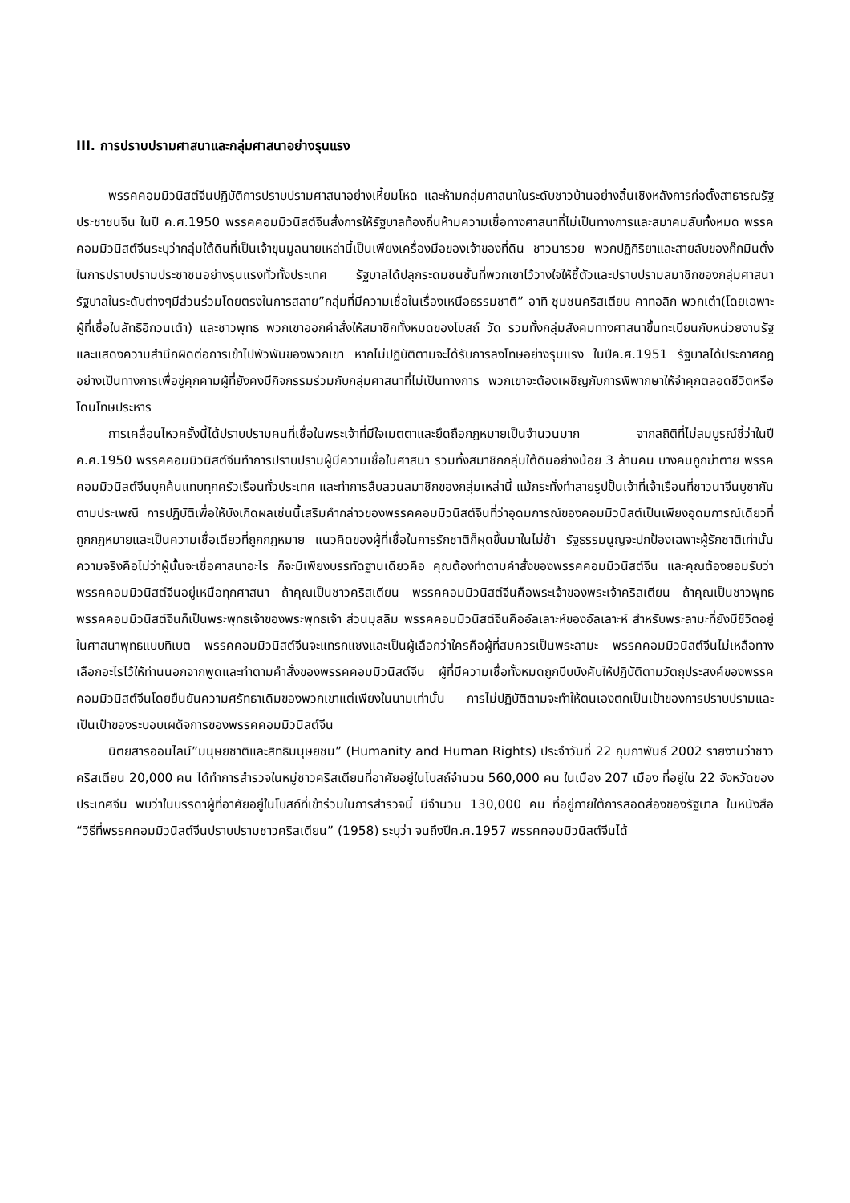III. การปราบปรามศาสนาและกลุ่มศาสนาอย่างรุนแรง
พรรคคอมมิวนิสต์จีนปฏิบัติการปราบปรามศาสนาอย่างเหี้ยมโหด และห้ามกลุ่มศาสนาในระดับชาวบ้านอย่างสิ้นเชิงหลังการก่อตั้งสาธารณรัฐประชาชนจีน ในปี ค.ศ.1950 พรรคคอมมิวนิสต์จีนสั่งการให้รัฐบาลท้องถิ่นห้ามความเชื่อทางศาสนาที่ไม่เป็นทางการและสมาคมลับทั้งหมด พรรคคอมมิวนิสต์จีนระบุว่ากลุ่มใต้ดินที่เป็นเจ้าขุนมูลนายเหล่านี้เป็นเพียงเครื่องมือของเจ้าของที่ดิน ชาวนารวย พวกปฏิกิริยาและสายลับของก๊กมินตั๋ง ในการปราบปรามประชาชนอย่างรุนแรงทั่วทั้งประเทศ รัฐบาลได้ปลุกระดมชนชั้นที่พวกเขาไว้วางใจให้ชี้ตัวและปราบปรามสมาชิกของกลุ่มศาสนา รัฐบาลในระดับต่างๆมีส่วนร่วมโดยตรงในการสลาย”กลุ่มที่มีความเชื่อในเรื่องเหนือธรรมชาติ” อาทิ ชุมชนคริสเตียน คาทอลิก พวกเต๋า(โดยเฉพาะผู้ที่เชื่อในลัทธิอิกวนเต้า) และชาวพุทธ พวกเขาออกคำสั่งให้สมาชิกทั้งหมดของโบสถ์ วัด รวมทั้งกลุ่มสังคมทางศาสนาขึ้นทะเบียนกับหน่วยงานรัฐและแสดงความสำนึกผิดต่อการเข้าไปพัวพันของพวกเขา หากไม่ปฏิบัติตามจะได้รับการลงโทษอย่างรุนแรง ในปีค.ศ.1951 รัฐบาลได้ประกาศกฎอย่างเป็นทางการเพื่อขู่คุกคามผู้ที่ยังคงมีกิจกรรมร่วมกับกลุ่มศาสนาที่ไม่เป็นทางการ พวกเขาจะต้องเผชิญกับการพิพากษาให้จำคุกตลอดชีวิตหรือโดนโทษประหาร
การเคลื่อนไหวครั้งนี้ได้ปราบปรามคนที่เชื่อในพระเจ้าที่มีใจเมตตาและยึดถือกฎหมายเป็นจำนวนมาก จากสถิติที่ไม่สมบูรณ์ชี้ว่าในปี ค.ศ.1950 พรรคคอมมิวนิสต์จีนทำการปราบปรามผู้มีความเชื่อในศาสนา รวมทั้งสมาชิกกลุ่มใต้ดินอย่างน้อย 3 ล้านคน บางคนถูกฆ่าตาย พรรคคอมมิวนิสต์จีนบุกค้นแทบทุกครัวเรือนทั่วประเทศ และทำการสืบสวนสมาชิกของกลุ่มเหล่านี้ แม้กระทั่งทำลายรูปปั้นเจ้าที่เจ้าเรือนที่ชาวนาจีนบูชากันตามประเพณี การปฏิบัติเพื่อให้บังเกิดผลเช่นนี้เสริมคำกล่าวของพรรคคอมมิวนิสต์จีนที่ว่าอุดมการณ์ของคอมมิวนิสต์เป็นเพียงอุดมการณ์เดียวที่ถูกกฎหมายและเป็นความเชื่อเดียวที่ถูกกฎหมาย แนวคิดของผู้ที่เชื่อในการรักชาติก็ผุดขึ้นมาในไม่ช้า รัฐธรรมนูญจะปกป้องเฉพาะผู้รักชาติเท่านั้น ความจริงคือไม่ว่าผู้นั้นจะเชื่อศาสนาอะไร ก็จะมีเพียงบรรทัดฐานเดียวคือ คุณต้องทำตามคำสั่งของพรรคคอมมิวนิสต์จีน และคุณต้องยอมรับว่าพรรคคอมมิวนิสต์จีนอยู่เหนือทุกศาสนา ถ้าคุณเป็นชาวคริสเตียน พรรคคอมมิวนิสต์จีนคือพระเจ้าของพระเจ้าคริสเตียน ถ้าคุณเป็นชาวพุทธ พรรคคอมมิวนิสต์จีนก็เป็นพระพุทธเจ้าของพระพุทธเจ้า ส่วนมุสลิม พรรคคอมมิวนิสต์จีนคืออัลเลาะห์ของอัลเลาะห์ สำหรับพระลามะที่ยังมีชีวิตอยู่ในศาสนาพุทธแบบทิเบต พรรคคอมมิวนิสต์จีนจะแทรกแซงและเป็นผู้เลือกว่าใครคือผู้ที่สมควรเป็นพระลามะ พรรคคอมมิวนิสต์จีนไม่เหลือทางเลือกอะไรไว้ให้ท่านนอกจากพูดและทำตามคำสั่งของพรรคคอมมิวนิสต์จีน ผู้ที่มีความเชื่อทั้งหมดถูกบีบบังคับให้ปฏิบัติตามวัตถุประสงค์ของพรรคคอมมิวนิสต์จีนโดยยืนยันความศรัทธาเดิมของพวกเขาแต่เพียงในนามเท่านั้น การไม่ปฏิบัติตามจะทำให้ตนเองตกเป็นเป้าของการปราบปรามและเป็นเป้าของระบอบเผด็จการของพรรคคอมมิวนิสต์จีน
นิตยสารออนไลน์”มนุษยชาติและสิทธิมนุษยชน” (Humanity and Human Rights) ประจำวันที่ 22 กุมภาพันธ์ 2002 รายงานว่าชาวคริสเตียน 20,000 คน ได้ทำการสำรวจในหมู่ชาวคริสเตียนที่อาศัยอยู่ในโบสถ์จำนวน 560,000 คน ในเมือง 207 เมือง ที่อยู่ใน 22 จังหวัดของประเทศจีน พบว่าในบรรดาผู้ที่อาศัยอยู่ในโบสถ์ที่เข้าร่วมในการสำรวจนี้ มีจำนวน 130,000 คน ที่อยู่ภายใต้การสอดส่องของรัฐบาล ในหนังสือ “วิธีที่พรรคคอมมิวนิสต์จีนปราบปรามชาวคริสเตียน” (1958) ระบุว่า จนถึงปีค.ศ.1957 พรรคคอมมิวนิสต์จีนได้